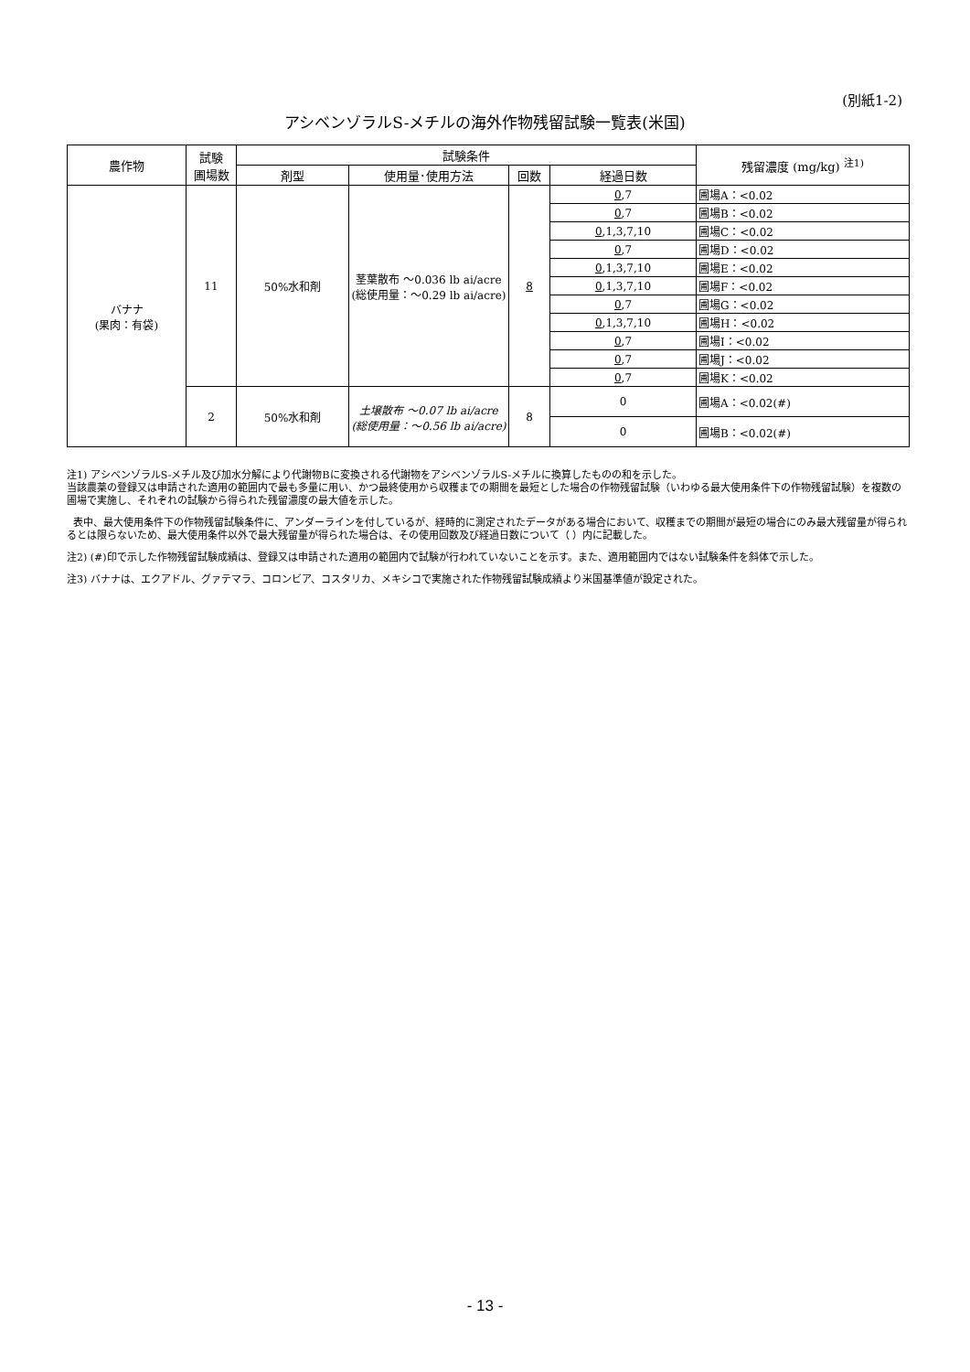(別紙1-2)
アシベンゾラルS-メチルの海外作物残留試験一覧表(米国)
| 農作物 | 試験 圃場数 | 試験条件 | | | | 残留濃度 (mg/kg) <sup>注1)</sup> |
| --- | --- | --- | --- | --- | --- | --- |
| | | 剤型 | 使用量･使用方法 | 回数 | 経過日数 | |
| バナナ (果肉：有袋) | 11 | 50%水和剤 | 茎葉散布 ～0.036 lb ai/acre (総使用量：～0.29 lb ai/acre) | 8 | 0 ,7 | 圃場A：<0.02 |
| | | | | | 0 ,7 | 圃場B：<0.02 |
| | | | | | 0 ,1,3,7,10 | 圃場C：<0.02 |
| | | | | | 0 ,7 | 圃場D：<0.02 |
| | | | | | 0 ,1,3,7,10 | 圃場E：<0.02 |
| | | | | | 0 ,1,3,7,10 | 圃場F：<0.02 |
| | | | | | 0 ,7 | 圃場G：<0.02 |
| | | | | | 0 ,1,3,7,10 | 圃場H：<0.02 |
| | | | | | 0 ,7 | 圃場I：<0.02 |
| | | | | | 0 ,7 | 圃場J：<0.02 |
| | | | | | 0 ,7 | 圃場K：<0.02 |
| | 2 | 50%水和剤 | 土壌散布 ～0.07 lb ai/acre (総使用量：～0.56 lb ai/acre) | 8 | 0 | 圃場A：<0.02(#) |
| | | | | | 0 | 圃場B：<0.02(#) |
注1) アシベンゾラルS-メチル及び加水分解により代謝物Bに変換される代謝物をアシベンゾラルS-メチルに換算したものの和を示した。
当該農薬の登録又は申請された適用の範囲内で最も多量に用い、かつ最終使用から収穫までの期間を最短とした場合の作物残留試験（いわゆる最大使用条件下の作物残留試験）を複数の圃場で実施し、それぞれの試験から得られた残留濃度の最大値を示した。
表中、最大使用条件下の作物残留試験条件に、アンダーラインを付しているが、経時的に測定されたデータがある場合において、収穫までの期間が最短の場合にのみ最大残留量が得られるとは限らないため、最大使用条件以外で最大残留量が得られた場合は、その使用回数及び経過日数について（ ）内に記載した。
注2) (#)印で示した作物残留試験成績は、登録又は申請された適用の範囲内で試験が行われていないことを示す。また、適用範囲内ではない試験条件を斜体で示した。
注3) バナナは、エクアドル、グァテマラ、コロンビア、コスタリカ、メキシコで実施された作物残留試験成績より米国基準値が設定された。
- 13 -